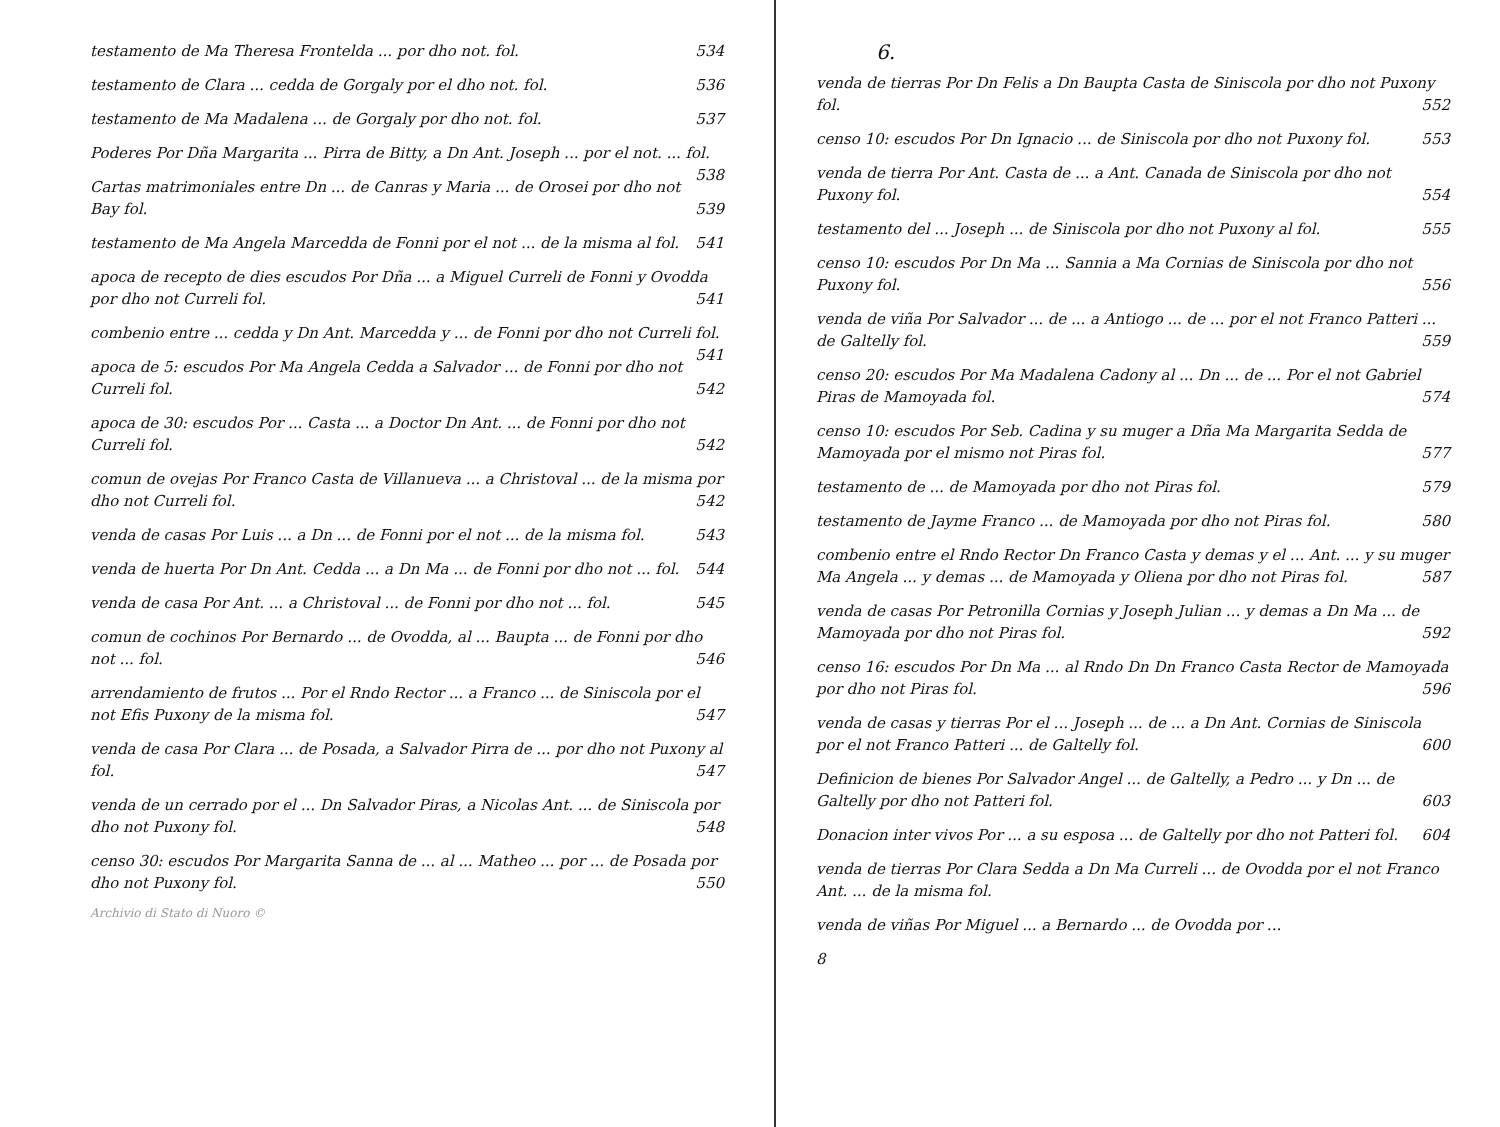testamento de Ma Theresa Frontelda ... por dho not. fol. 534
testamento de Clara ... cedda de Gorgaly por el dho not. fol. 536
testamento de Ma Madalena ... de Gorgaly por dho not. fol. 537
Poderes Por Dña Margarita ... Pirra de Bitty, a Dn Ant. Joseph ... por el not. ... fol. 538
Cartas matrimoniales entre Dn ... de Canras y Maria ... de Orosei por dho not Bay fol. 539
testamento de Ma Angela Marcedda de Fonni por el not ... de la misma al fol. 541
apoca de recepto de dies escudos Por Dña ... a Miguel Curreli de Fonni y Ovodda por dho not Curreli fol. 541
combenio entre ... cedda y Dn Ant. Marcedda y ... de Fonni por dho not Curreli fol. 541
apoca de 5: escudos Por Ma Angela Cedda a Salvador ... de Fonni por dho not Curreli fol. 542
apoca de 30: escudos Por ... Casta ... a Doctor Dn Ant. ... de Fonni por dho not Curreli fol. 542
comun de ovejas Por Franco Casta de Villanueva ... a Christoval ... de la misma por dho not Curreli fol. 542
venda de casas Por Luis ... a Dn ... de Fonni por el not ... de la misma fol. 543
venda de huerta Por Dn Ant. Cedda ... a Dn Ma ... de Fonni por dho not ... fol. 544
venda de casa Por Ant. ... a Christoval ... de Fonni por dho not ... fol. 545
comun de cochinos Por Bernardo ... de Ovodda, al ... Baupta ... de Fonni por dho not ... fol. 546
arrendamiento de frutos ... Por el Rndo Rector ... a Franco ... de Siniscola por el not Efis Puxony de la misma fol. 547
venda de casa Por Clara ... de Posada, a Salvador Pirra de ... por dho not Puxony al fol. 547
venda de un cerrado por el ... Dn Salvador Piras, a Nicolas Ant. ... de Siniscola por dho not Puxony fol. 548
censo 30: escudos Por Margarita Sanna de ... al ... Matheo ... por ... de Posada por dho not Puxony fol. 550
Archivio di Stato di Nuoro ©
6.
venda de tierras Por Dn Felis a Dn Baupta Casta de Siniscola por dho not Puxony fol. 552
censo 10: escudos Por Dn Ignacio ... de Siniscola por dho not Puxony fol. 553
venda de tierra Por Ant. Casta de ... a Ant. Canada de Siniscola por dho not Puxony fol. 554
testamento del ... Joseph ... de Siniscola por dho not Puxony al fol. 555
censo 10: escudos Por Dn Ma ... Sannia a Ma Cornias de Siniscola por dho not Puxony fol. 556
venda de viña Por Salvador ... de ... a Antiogo ... de ... por el not Franco Patteri ... de Galtelly fol. 559
censo 20: escudos Por Ma Madalena Cadony al ... Dn ... de ... Por el not Gabriel Piras de Mamoyada fol. 574
censo 10: escudos Por Seb. Cadina y su muger a Dña Ma Margarita Sedda de Mamoyada por el mismo not Piras fol. 577
testamento de ... de Mamoyada por dho not Piras fol. 579
testamento de Jayme Franco ... de Mamoyada por dho not Piras fol. 580
combenio entre el Rndo Rector Dn Franco Casta y demas y el ... Ant. ... y su muger Ma Angela ... y demas ... de Mamoyada y Oliena por dho not Piras fol. 587
venda de casas Por Petronilla Cornias y Joseph Julian ... y demas a Dn Ma ... de Mamoyada por dho not Piras fol. 592
censo 16: escudos Por Dn Ma ... al Rndo Dn Dn Franco Casta Rector de Mamoyada por dho not Piras fol. 596
venda de casas y tierras Por el ... Joseph ... de ... a Dn Ant. Cornias de Siniscola por el not Franco Patteri ... de Galtelly fol. 600
Definicion de bienes Por Salvador Angel ... de Galtelly, a Pedro ... y Dn ... de Galtelly por dho not Patteri fol. 603
Donacion inter vivos Por ... a su esposa ... de Galtelly por dho not Patteri fol. 604
venda de tierras Por Clara Sedda a Dn Ma Curreli ... de Ovodda por el not Franco Ant. ... de la misma fol.
venda de viñas Por Miguel ... a Bernardo ... de Ovodda por ...
8